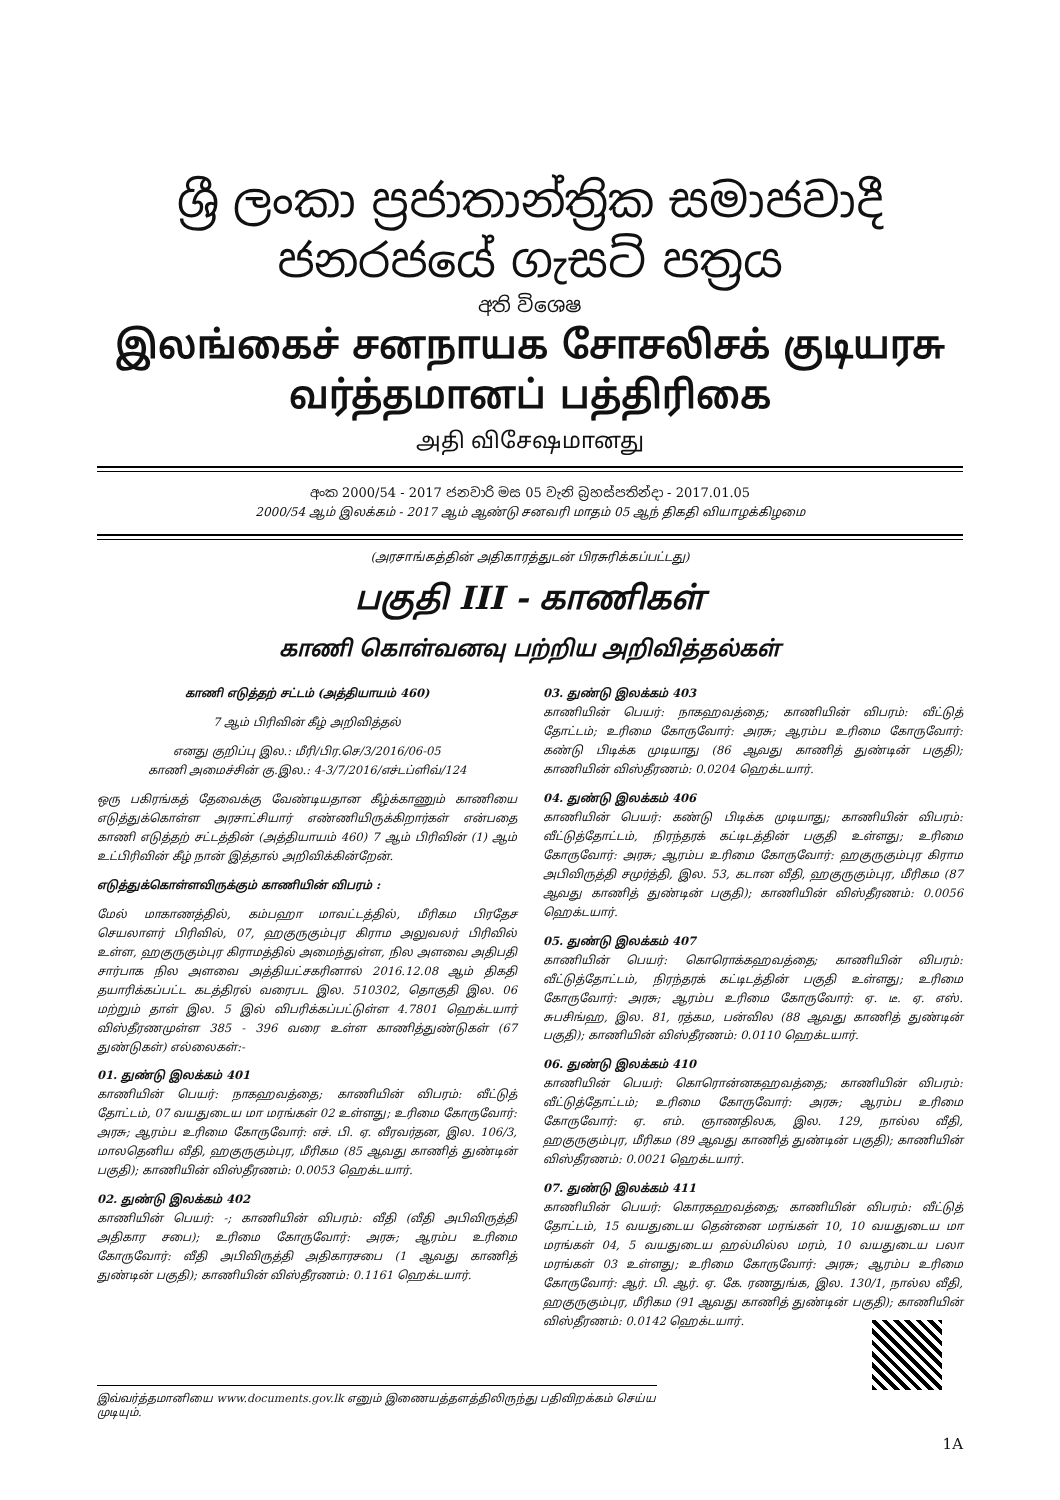ශ්‍රී ලංකා ප්‍රජාතාන්ත්‍රික සමාජවාදී ජනරජයේ ගැසට් පත්‍රය
අති විශෙෂ
இலங்கைச் சனநாயக சோசலிசக் குடியரசு வர்த்தமானப் பத்திரிகை
அதி விசேஷமானது
අංක 2000/54 - 2017 ජනවාරි මස 05 වැනි බ්‍රහස්පතින්දා - 2017.01.05
2000/54 ஆம் இலக்கம் - 2017 ஆம் ஆண்டு சனவரி மாதம் 05 ஆந் திகதி வியாழக்கிழமை
(அரசாங்கத்தின் அதிகாரத்துடன் பிரசுரிக்கப்பட்டது)
பகுதி III - காணிகள்
காணி கொள்வனவு பற்றிய அறிவித்தல்கள்
காணி எடுத்தற் சட்டம் (அத்தியாயம் 460)
7 ஆம் பிரிவின் கீழ் அறிவித்தல்
எனது குறிப்பு இல.: மீரி/பிர.செ/3/2016/06-05
காணி அமைச்சின் கு.இல.: 4-3/7/2016/எச்டப்ளிவ்/124
ஒரு பகிரங்கத் தேவைக்கு வேண்டியதான கீழ்க்காணும் காணியை எடுத்துக்கொள்ள அரசாட்சியார் எண்ணியிருக்கிறார்கள் என்பதை காணி எடுத்தற் சட்டத்தின் (அத்தியாயம் 460) 7 ஆம் பிரிவின் (1) ஆம் உட்பிரிவின் கீழ் நான் இத்தால் அறிவிக்கின்றேன்.
எடுத்துக்கொள்ளவிருக்கும் காணியின் விபரம் :
மேல் மாகாணத்தில், கம்பஹா மாவட்டத்தில், மீரிகம பிரதேச செயலாளர் பிரிவில், 07, ஹகுருகும்புர கிராம அலுவலர் பிரிவில் உள்ள, ஹகுருகும்புர கிராமத்தில் அமைந்துள்ள, நில அளவை அதிபதி சார்பாக நில அளவை அத்தியட்சகரினால் 2016.12.08 ஆம் திகதி தயாரிக்கப்பட்ட கடத்திரல் வரைபட இல. 510302, தொகுதி இல. 06 மற்றும் தாள் இல. 5 இல் விபரிக்கப்பட்டுள்ள 4.7801 ஹெக்டயார் விஸ்தீரணமுள்ள 385 - 396 வரை உள்ள காணித்துண்டுகள் (67 துண்டுகள்) எல்லைகள்:-
01. துண்டு இலக்கம் 401
காணியின் பெயர்: நாகஹவத்தை; காணியின் விபரம்: வீட்டுத் தோட்டம், 07 வயதுடைய மா மரங்கள் 02 உள்ளது; உரிமை கோருவோர்: அரசு; ஆரம்ப உரிமை கோருவோர்: எச். பி. ஏ. வீரவர்தன, இல. 106/3, மாலதெனிய வீதி, ஹகுருகும்புர, மீரிகம (85 ஆவது காணித் துண்டின் பகுதி); காணியின் விஸ்தீரணம்: 0.0053 ஹெக்டயார்.
02. துண்டு இலக்கம் 402
காணியின் பெயர்: -; காணியின் விபரம்: வீதி (வீதி அபிவிருத்தி அதிகார சபை); உரிமை கோருவோர்: அரசு; ஆரம்ப உரிமை கோருவோர்: வீதி அபிவிருத்தி அதிகாரசபை (1 ஆவது காணித் துண்டின் பகுதி); காணியின் விஸ்தீரணம்: 0.1161 ஹெக்டயார்.
03. துண்டு இலக்கம் 403
காணியின் பெயர்: நாகஹவத்தை; காணியின் விபரம்: வீட்டுத் தோட்டம்; உரிமை கோருவோர்: அரசு; ஆரம்ப உரிமை கோருவோர்: கண்டு பிடிக்க முடியாது (86 ஆவது காணித் துண்டின் பகுதி); காணியின் விஸ்தீரணம்: 0.0204 ஹெக்டயார்.
04. துண்டு இலக்கம் 406
காணியின் பெயர்: கண்டு பிடிக்க முடியாது; காணியின் விபரம்: வீட்டுத்தோட்டம், நிரந்தரக் கட்டிடத்தின் பகுதி உள்ளது; உரிமை கோருவோர்: அரசு; ஆரம்ப உரிமை கோருவோர்: ஹகுருகும்புர கிராம அபிவிருத்தி சமுர்த்தி, இல. 53, கடான வீதி, ஹகுருகும்புர, மீரிகம (87 ஆவது காணித் துண்டின் பகுதி); காணியின் விஸ்தீரணம்: 0.0056 ஹெக்டயார்.
05. துண்டு இலக்கம் 407
காணியின் பெயர்: கொரொக்கஹவத்தை; காணியின் விபரம்: வீட்டுத்தோட்டம், நிரந்தரக் கட்டிடத்தின் பகுதி உள்ளது; உரிமை கோருவோர்: அரசு; ஆரம்ப உரிமை கோருவோர்: ஏ. டீ. ஏ. எஸ். சுபசிங்ஹ, இல. 81, ரத்கம, பன்வில (88 ஆவது காணித் துண்டின் பகுதி); காணியின் விஸ்தீரணம்: 0.0110 ஹெக்டயார்.
06. துண்டு இலக்கம் 410
காணியின் பெயர்: கொரொன்னகஹவத்தை; காணியின் விபரம்: வீட்டுத்தோட்டம்; உரிமை கோருவோர்: அரசு; ஆரம்ப உரிமை கோருவோர்: ஏ. எம். ஞாணதிலக, இல. 129, நால்ல வீதி, ஹகுருகும்புர, மீரிகம (89 ஆவது காணித் துண்டின் பகுதி); காணியின் விஸ்தீரணம்: 0.0021 ஹெக்டயார்.
07. துண்டு இலக்கம் 411
காணியின் பெயர்: கொரகஹவத்தை; காணியின் விபரம்: வீட்டுத் தோட்டம், 15 வயதுடைய தென்னை மரங்கள் 10, 10 வயதுடைய மா மரங்கள் 04, 5 வயதுடைய ஹல்மில்ல மரம், 10 வயதுடைய பலா மரங்கள் 03 உள்ளது; உரிமை கோருவோர்: அரசு; ஆரம்ப உரிமை கோருவோர்: ஆர். பி. ஆர். ஏ. கே. ரணதுங்க, இல. 130/1, நால்ல வீதி, ஹகுருகும்புர, மீரிகம (91 ஆவது காணித் துண்டின் பகுதி); காணியின் விஸ்தீரணம்: 0.0142 ஹெக்டயார்.
இவ்வர்த்தமானியை www.documents.gov.lk எனும் இணையத்தளத்திலிருந்து பதிவிறக்கம் செய்ய முடியும்.
1A